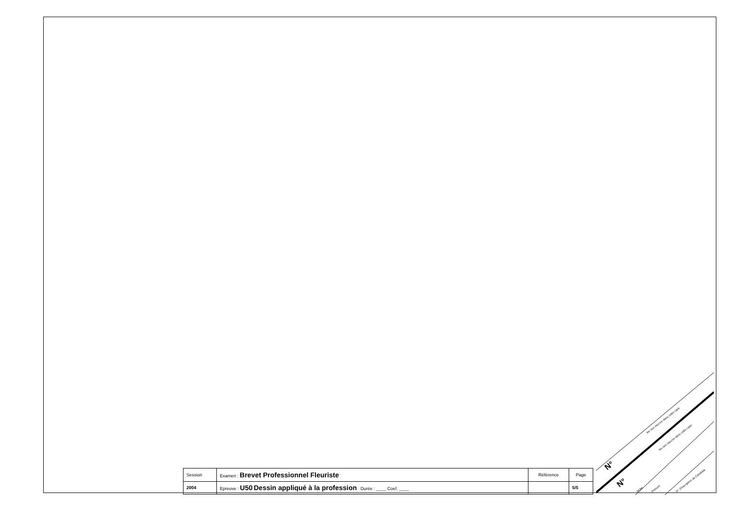| Session | Examen : Brevet Professionnel Fleuriste | Référence | Page |
| 2004 | Epreuve : U50 Dessin appliqué à la profession Durée : ____ Coef. ____ | | 5/5 |
N°
N°
Ne rien inscrire dans cette case
Ne rien inscrire dans cette case
NOM Prénom N° d'inscription du Candidat